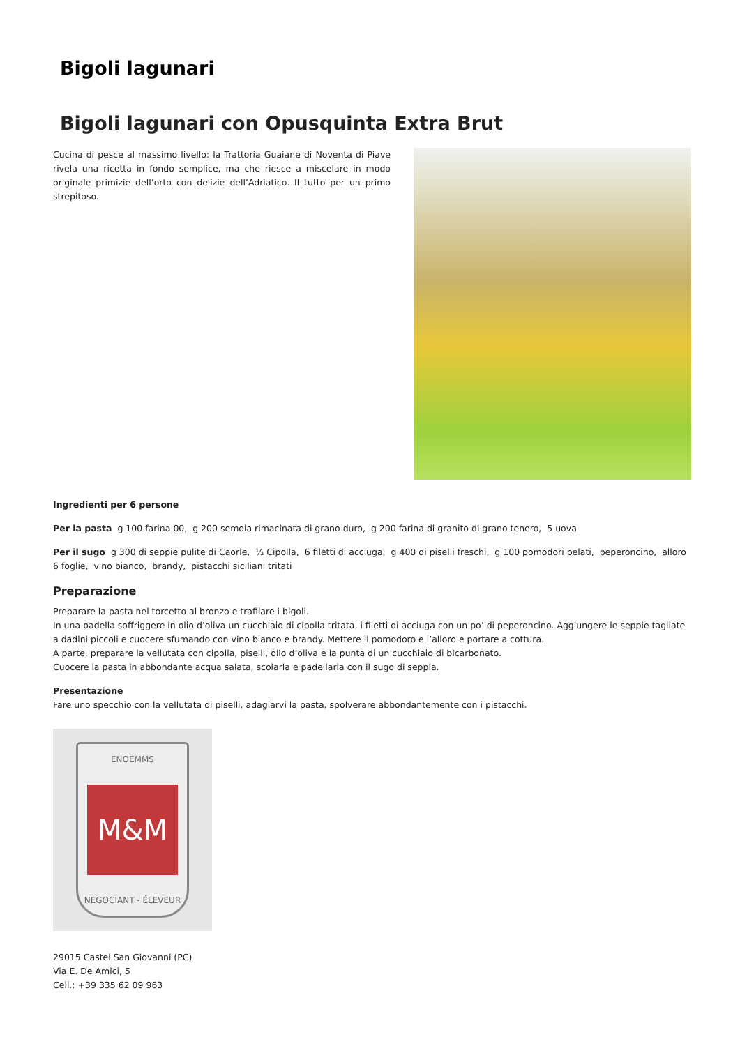Bigoli lagunari
Bigoli lagunari con Opusquinta Extra Brut
Cucina di pesce al massimo livello: la Trattoria Guaiane di Noventa di Piave rivela una ricetta in fondo semplice, ma che riesce a miscelare in modo originale primizie dell’orto con delizie dell’Adriatico. Il tutto per un primo strepitoso.
Ingredienti per 6 persone
Per la pasta g 100 farina 00, g 200 semola rimacinata di grano duro, g 200 farina di granito di grano tenero, 5 uova
Per il sugo g 300 di seppie pulite di Caorle, ½ Cipolla, 6 filetti di acciuga, g 400 di piselli freschi, g 100 pomodori pelati, peperoncino, alloro 6 foglie, vino bianco, brandy, pistacchi siciliani tritati
Preparazione
Preparare la pasta nel torcetto al bronzo e trafilare i bigoli.
In una padella soffriggere in olio d’oliva un cucchiaio di cipolla tritata, i filetti di acciuga con un po’ di peperoncino. Aggiungere le seppie tagliate a dadini piccoli e cuocere sfumando con vino bianco e brandy. Mettere il pomodoro e l’alloro e portare a cottura.
A parte, preparare la vellutata con cipolla, piselli, olio d’oliva e la punta di un cucchiaio di bicarbonato.
Cuocere la pasta in abbondante acqua salata, scolarla e padellarla con il sugo di seppia.
Presentazione
Fare uno specchio con la vellutata di piselli, adagiarvi la pasta, spolverare abbondantemente con i pistacchi.
ENOEMMS
M&M
NEGOCIANT - ÉLEVEUR
29015 Castel San Giovanni (PC)
Via E. De Amici, 5
Cell.: +39 335 62 09 963